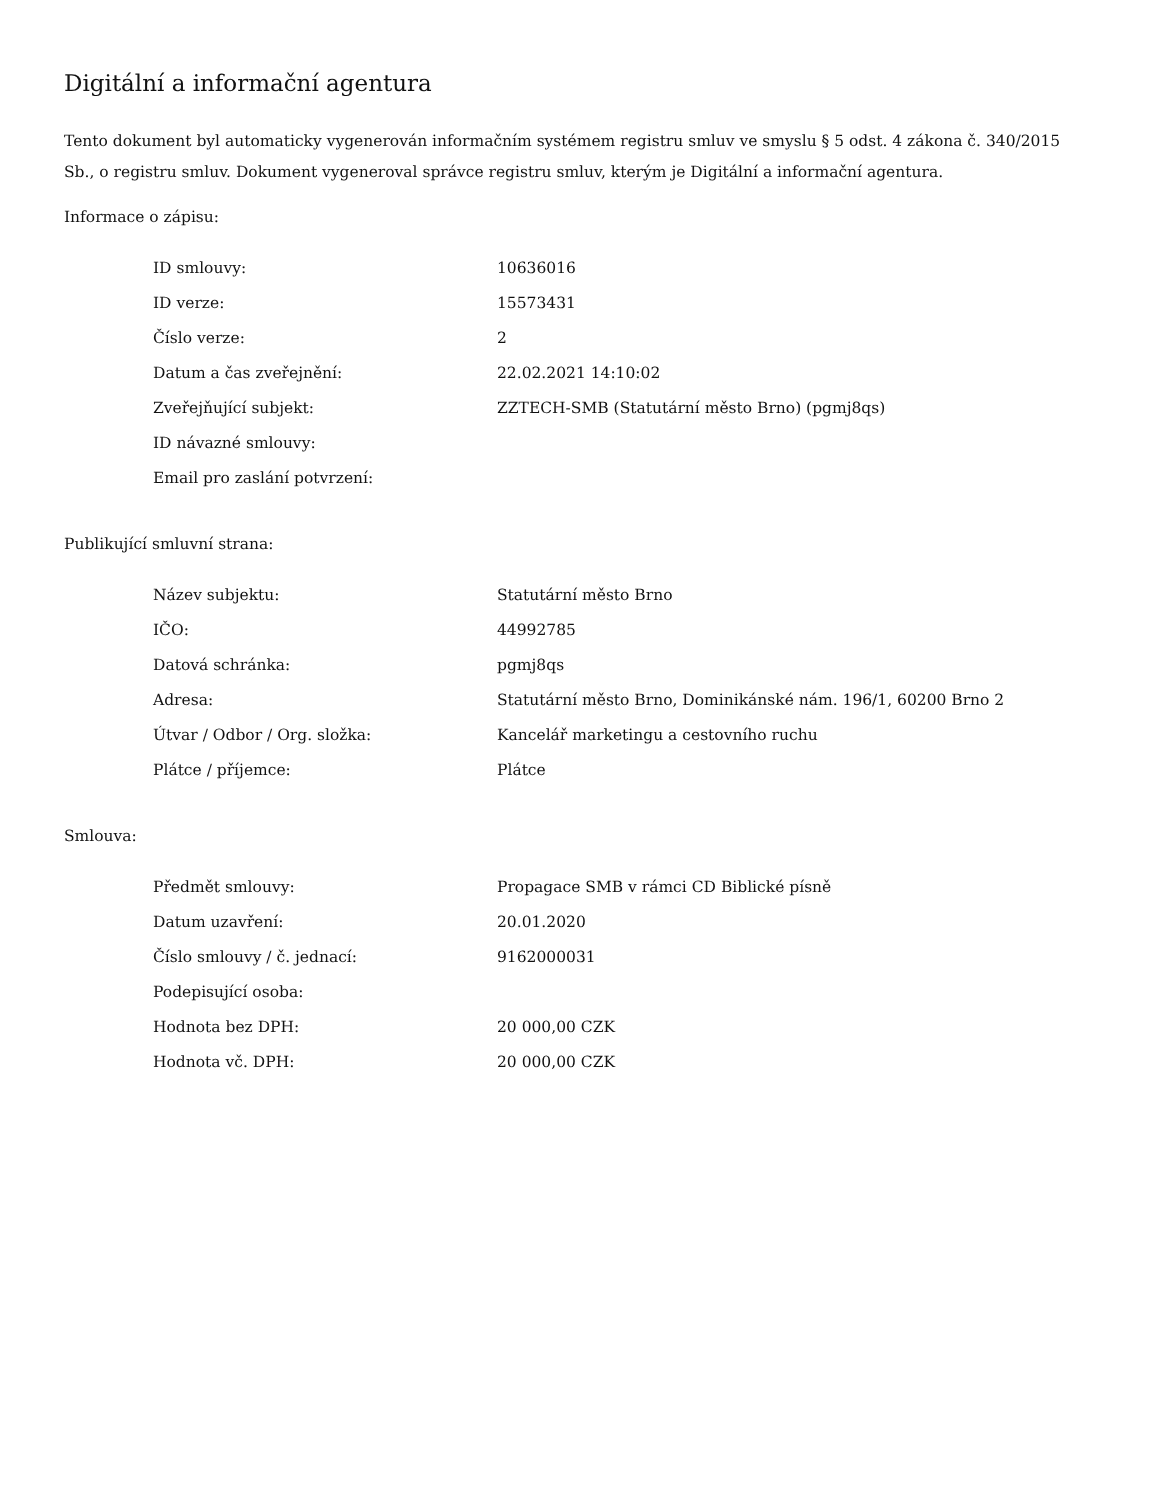Digitální a informační agentura
Tento dokument byl automaticky vygenerován informačním systémem registru smluv ve smyslu § 5 odst. 4 zákona č. 340/2015 Sb., o registru smluv. Dokument vygeneroval správce registru smluv, kterým je Digitální a informační agentura.
Informace o zápisu:
| ID smlouvy: | 10636016 |
| ID verze: | 15573431 |
| Číslo verze: | 2 |
| Datum a čas zveřejnění: | 22.02.2021 14:10:02 |
| Zveřejňující subjekt: | ZZTECH-SMB (Statutární město Brno) (pgmj8qs) |
| ID návazné smlouvy: | |
| Email pro zaslání potvrzení: | |
Publikující smluvní strana:
| Název subjektu: | Statutární město Brno |
| IČO: | 44992785 |
| Datová schránka: | pgmj8qs |
| Adresa: | Statutární město Brno, Dominikánské nám. 196/1, 60200 Brno 2 |
| Útvar / Odbor / Org. složka: | Kancelář marketingu a cestovního ruchu |
| Plátce / příjemce: | Plátce |
Smlouva:
| Předmět smlouvy: | Propagace SMB v rámci CD Biblické písně |
| Datum uzavření: | 20.01.2020 |
| Číslo smlouvy / č. jednací: | 9162000031 |
| Podepisující osoba: | |
| Hodnota bez DPH: | 20 000,00 CZK |
| Hodnota vč. DPH: | 20 000,00 CZK |